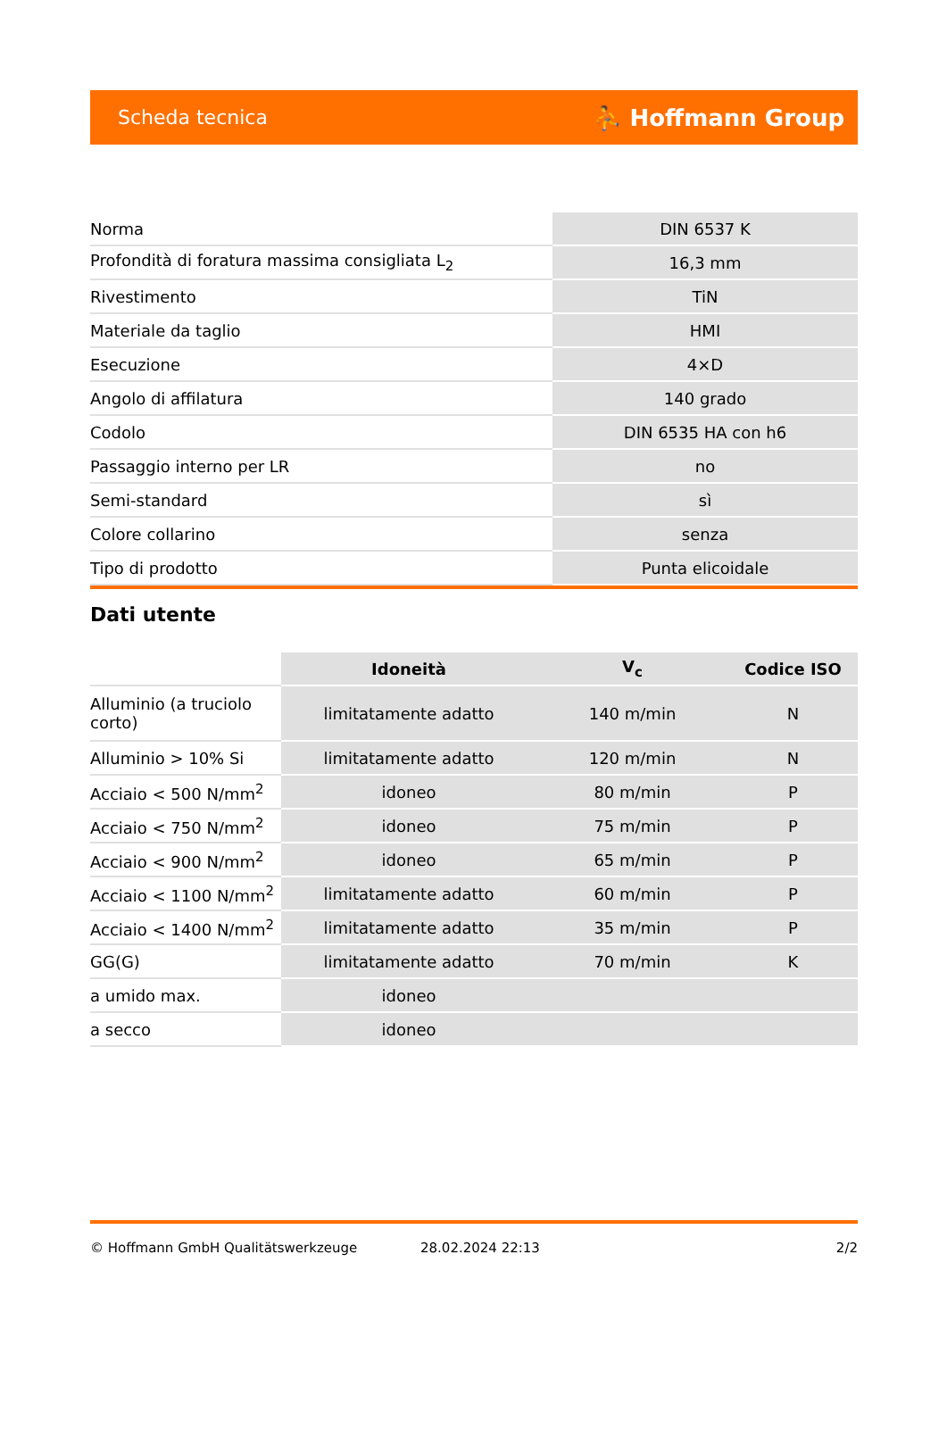Scheda tecnica ⛹ Hoffmann Group
| Norma | DIN 6537 K |
| Profondità di foratura massima consigliata L<sub>2</sub> | 16,3 mm |
| Rivestimento | TiN |
| Materiale da taglio | HMI |
| Esecuzione | 4×D |
| Angolo di affilatura | 140 grado |
| Codolo | DIN 6535 HA con h6 |
| Passaggio interno per LR | no |
| Semi-standard | sì |
| Colore collarino | senza |
| Tipo di prodotto | Punta elicoidale |
Dati utente
| | Idoneità | V<sub>c</sub> | Codice ISO |
| --- | --- | --- | --- |
| Alluminio (a truciolo corto) | limitatamente adatto | 140 m/min | N |
| Alluminio > 10% Si | limitatamente adatto | 120 m/min | N |
| Acciaio < 500 N/mm<sup>2</sup> | idoneo | 80 m/min | P |
| Acciaio < 750 N/mm<sup>2</sup> | idoneo | 75 m/min | P |
| Acciaio < 900 N/mm<sup>2</sup> | idoneo | 65 m/min | P |
| Acciaio < 1100 N/mm<sup>2</sup> | limitatamente adatto | 60 m/min | P |
| Acciaio < 1400 N/mm<sup>2</sup> | limitatamente adatto | 35 m/min | P |
| GG(G) | limitatamente adatto | 70 m/min | K |
| a umido max. | idoneo | | |
| a secco | idoneo | | |
© Hoffmann GmbH Qualitätswerkzeuge 28.02.2024 22:13 2/2